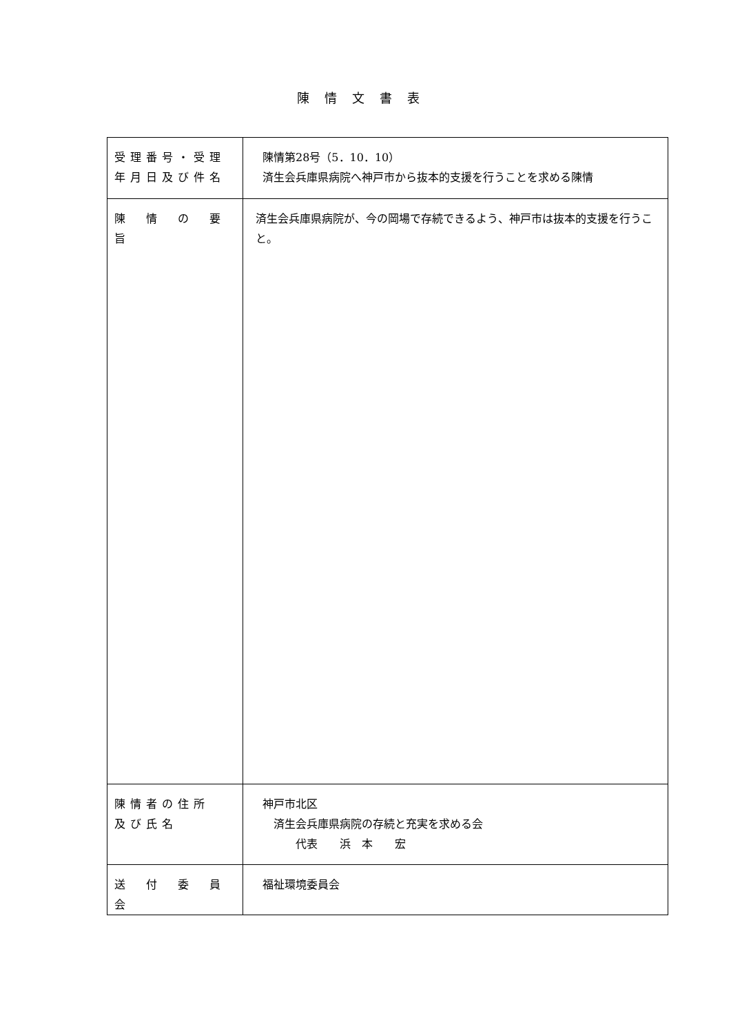陳情文書表
| 受理番号・受理 年月日及び件名 | 陳情第28号（5．10．10） 済生会兵庫県病院へ神戸市から抜本的支援を行うことを求める陳情 |
| 陳 情 の 要 旨 | 済生会兵庫県病院が、今の岡場で存続できるよう、神戸市は抜本的支援を行うこと。 |
| 陳情者の住所 及び氏名 | 神戸市北区 済生会兵庫県病院の存続と充実を求める会 代表 浜 本 宏 |
| 送 付 委 員 会 | 福祉環境委員会 |